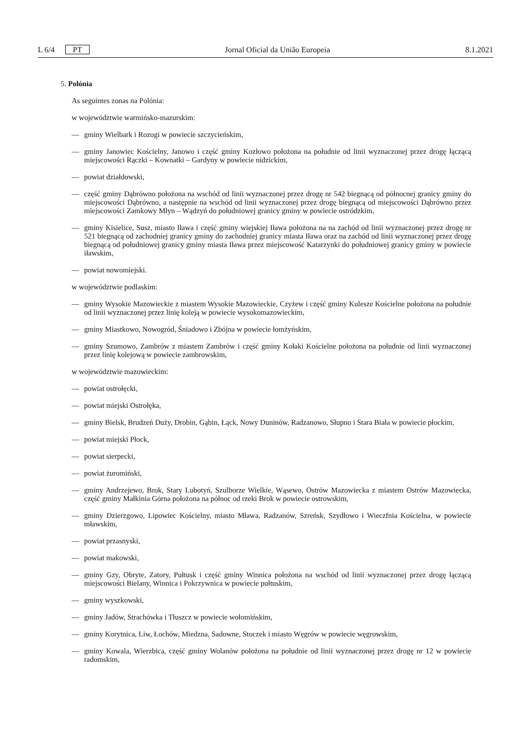L 6/4 PT Jornal Oficial da União Europeia 8.1.2021
5. Polónia
As seguintes zonas na Polónia:
w województwie warmińsko-mazurskim:
— gminy Wielbark i Rozogi w powiecie szczycieńskim,
— gminy Janowiec Kościelny, Janowo i część gminy Kozłowo położona na południe od linii wyznaczonej przez drogę łączącą miejscowości Rączki – Kownatki – Gardyny w powiecie nidzickim,
— powiat działdowski,
— część gminy Dąbrówno położona na wschód od linii wyznaczonej przez drogę nr 542 biegnącą od północnej granicy gminy do miejscowości Dąbrówno, a następnie na wschód od linii wyznaczonej przez drogę biegnącą od miejscowości Dąbrówno przez miejscowości Zamkowy Młyn – Wądzyń do południowej granicy gminy w powiecie ostródzkim,
— gminy Kisielice, Susz, miasto Iława i część gminy wiejskiej Iława położona na na zachód od linii wyznaczonej przez drogę nr 521 biegnącą od zachodniej granicy gminy do zachodniej granicy miasta Iława oraz na zachód od linii wyznaczonej przez drogę biegnącą od południowej granicy gminy miasta Iława przez miejscowość Katarzynki do południowej granicy gminy w powiecie iławskim,
— powiat nowomiejski.
w województwie podlaskim:
— gminy Wysokie Mazowieckie z miastem Wysokie Mazowieckie, Czyżew i część gminy Kulesze Kościelne położona na południe od linii wyznaczonej przez linię koleją w powiecie wysokomazowieckim,
— gminy Miastkowo, Nowogród, Śniadowo i Zbójna w powiecie łomżyńskim,
— gminy Szumowo, Zambrów z miastem Zambrów i część gminy Kołaki Kościelne położona na południe od linii wyznaczonej przez linię kolejową w powiecie zambrowskim,
w województwie mazowieckim:
— powiat ostrołęcki,
— powiat miejski Ostrołęka,
— gminy Bielsk, Brudzeń Duży, Drobin, Gąbin, Łąck, Nowy Duninów, Radzanowo, Słupno i Stara Biała w powiecie płockim,
— powiat miejski Płock,
— powiat sierpecki,
— powiat żuromiński,
— gminy Andrzejewo, Brok, Stary Lubotyń, Szulborze Wielkie, Wąsewo, Ostrów Mazowiecka z miastem Ostrów Mazowiecka, część gminy Małkinia Górna położona na północ od rzeki Brok w powiecie ostrowskim,
— gminy Dzierzgowo, Lipowiec Kościelny, miasto Mława, Radzanów, Szreńsk, Szydłowo i Wieczfnia Kościelna, w powiecie mławskim,
— powiat przasnyski,
— powiat makowski,
— gminy Gzy, Obryte, Zatory, Pułtusk i część gminy Winnica położona na wschód od linii wyznaczonej przez drogę łączącą miejscowości Bielany, Winnica i Pokrzywnica w powiecie pułtuskim,
— gminy wyszkowski,
— gminy Jadów, Strachówka i Tłuszcz w powiecie wołomińskim,
— gminy Korytnica, Liw, Łochów, Miedzna, Sadowne, Stoczek i miasto Węgrów w powiecie węgrowskim,
— gminy Kowala, Wierzbica, część gminy Wolanów położona na południe od linii wyznaczonej przez drogę nr 12 w powiecie radomskim,